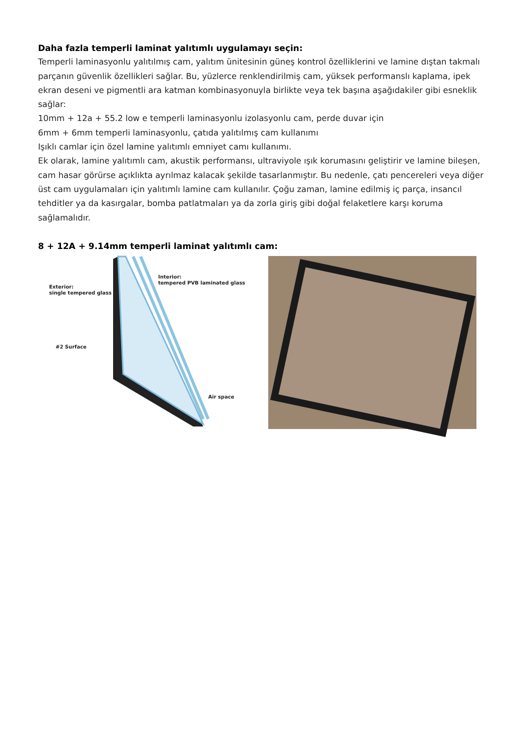Daha fazla temperli laminat yalıtımlı uygulamayı seçin:
Temperli laminasyonlu yalıtılmış cam, yalıtım ünitesinin güneş kontrol özelliklerini ve lamine dıştan takmalı parçanın güvenlik özellikleri sağlar. Bu, yüzlerce renklendirilmiş cam, yüksek performanslı kaplama, ipek ekran deseni ve pigmentli ara katman kombinasyonuyla birlikte veya tek başına aşağıdakiler gibi esneklik sağlar:
10mm + 12a + 55.2 low e temperli laminasyonlu izolasyonlu cam, perde duvar için
6mm + 6mm temperli laminasyonlu, çatıda yalıtılmış cam kullanımı
Işıklı camlar için özel lamine yalıtımlı emniyet camı kullanımı.
Ek olarak, lamine yalıtımlı cam, akustik performansı, ultraviyole ışık korumasını geliştirir ve lamine bileşen, cam hasar görürse açıklıkta ayrılmaz kalacak şekilde tasarlanmıştır. Bu nedenle, çatı pencereleri veya diğer üst cam uygulamaları için yalıtımlı lamine cam kullanılır. Çoğu zaman, lamine edilmiş iç parça, insancıl tehditler ya da kasırgalar, bomba patlatmaları ya da zorla giriş gibi doğal felaketlere karşı koruma sağlamalıdır.
8 + 12A + 9.14mm temperli laminat yalıtımlı cam:
Exterior:
single tempered glass
Interior:
tempered PVB laminated glass
#2 Surface
Air space